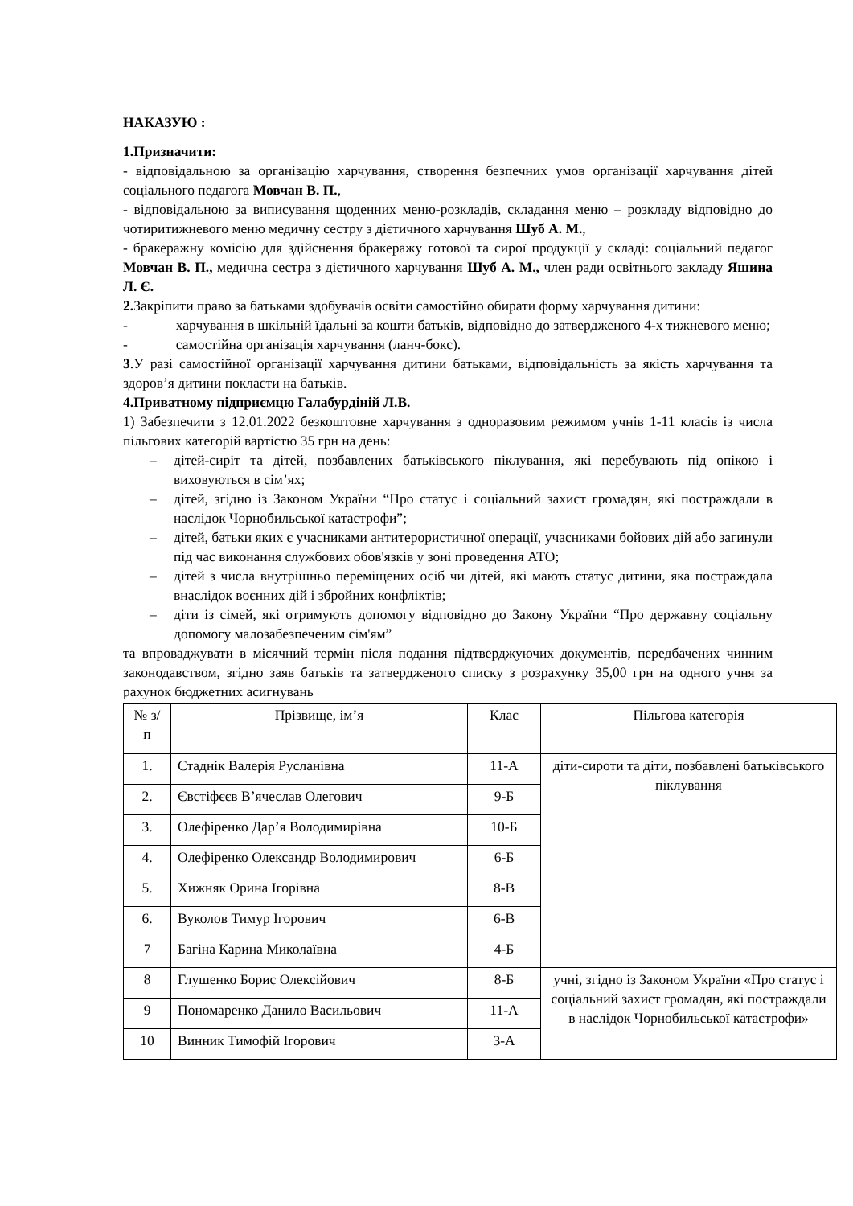НАКАЗУЮ :
1.Призначити:
- відповідальною за організацію харчування, створення безпечних умов організації харчування дітей соціального педагога Мовчан В. П.,
- відповідальною за виписування щоденних меню-розкладів, складання меню – розкладу відповідно до чотиритижневого меню медичну сестру з дієтичного харчування Шуб А. М.,
- бракеражну комісію для здійснення бракеражу готової та сирої продукції у складі: соціальний педагог Мовчан В. П., медична сестра з дієтичного харчування Шуб А. М., член ради освітнього закладу Яшина Л. Є.
2. Закріпити право за батьками здобувачів освіти самостійно обирати форму харчування дитини:
- харчування в шкільній їдальні за кошти батьків, відповідно до затвердженого 4-х тижневого меню;
- самостійна організація харчування (ланч-бокс).
3.У разі самостійної організації харчування дитини батьками, відповідальність за якість харчування та здоров’я дитини покласти на батьків.
4.Приватному підприємцю Галабурдіній Л.В.
1) Забезпечити з 12.01.2022 безкоштовне харчування з одноразовим режимом учнів 1-11 класів із числа пільгових категорій вартістю 35 грн на день:
– дітей-сиріт та дітей, позбавлених батьківського піклування, які перебувають під опікою і виховуються в сім’ях;
– дітей, згідно із Законом України “Про статус і соціальний захист громадян, які постраждали в наслідок Чорнобильської катастрофи”;
– дітей, батьки яких є учасниками антитерористичної операції, учасниками бойових дій або загинули під час виконання службових обов'язків у зоні проведення АТО;
– дітей з числа внутрішньо переміщених осіб чи дітей, які мають статус дитини, яка постраждала внаслідок воєнних дій і збройних конфліктів;
– діти із сімей, які отримують допомогу відповідно до Закону України “Про державну соціальну допомогу малозабезпеченим сім'ям”
та впроваджувати в місячний термін після подання підтверджуючих документів, передбачених чинним законодавством, згідно заяв батьків та затвердженого списку з розрахунку 35,00 грн на одного учня за рахунок бюджетних асигнувань
| № з/п | Прізвище, ім’я | Клас | Пільгова категорія |
| 1. | Стаднік Валерія Русланівна | 11-А | діти-сироти та діти, позбавлені батьківського піклування |
| 2. | Євстіфєєв В’ячеслав Олегович | 9-Б | |
| 3. | Олефіренко Дар’я Володимирівна | 10-Б | |
| 4. | Олефіренко Олександр Володимирович | 6-Б | |
| 5. | Хижняк Орина Ігорівна | 8-В | |
| 6. | Вуколов Тимур Ігорович | 6-В | |
| 7 | Багіна Карина Миколаївна | 4-Б | |
| 8 | Глушенко Борис Олексійович | 8-Б | учні, згідно із Законом України «Про статус і соціальний захист громадян, які постраждали в наслідок Чорнобильської катастрофи» |
| 9 | Пономаренко Данило Васильович | 11-А | |
| 10 | Винник Тимофій Ігорович | 3-А | |